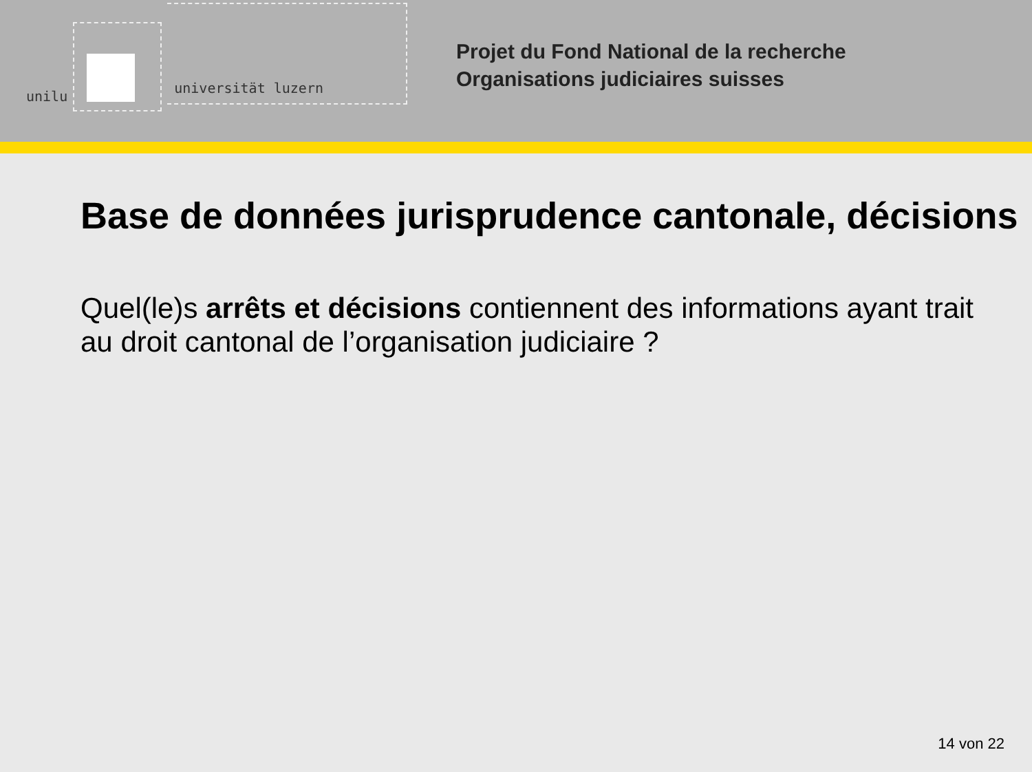unilu
universität luzern
Projet du Fond National de la recherche
Organisations judiciaires suisses
Base de données jurisprudence cantonale, décisions
Quel(le)s arrêts et décisions contiennent des informations ayant trait au droit cantonal de l’organisation judiciaire ?
14 von 22